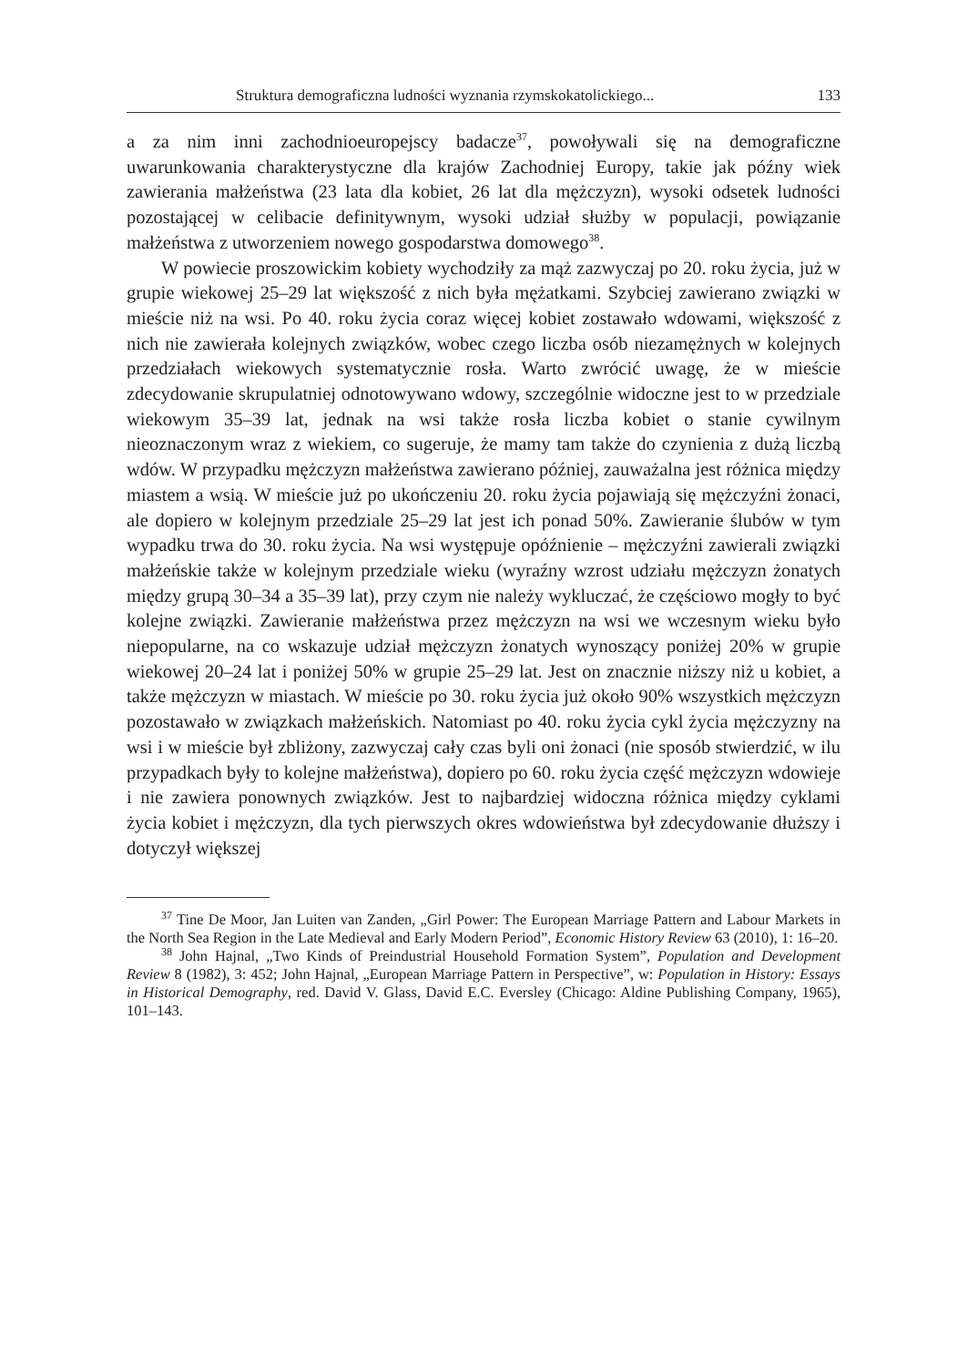Struktura demograficzna ludności wyznania rzymskokatolickiego... 133
a za nim inni zachodnioeuropejscy badacze<sup>37</sup>, powoływali się na demograficzne uwarunkowania charakterystyczne dla krajów Zachodniej Europy, takie jak późny wiek zawierania małżeństwa (23 lata dla kobiet, 26 lat dla mężczyzn), wysoki odsetek ludności pozostającej w celibacie definitywnym, wysoki udział służby w populacji, powiązanie małżeństwa z utworzeniem nowego gospodarstwa domowego<sup>38</sup>.
W powiecie proszowickim kobiety wychodziły za mąż zazwyczaj po 20. roku życia, już w grupie wiekowej 25–29 lat większość z nich była mężatkami. Szybciej zawierano związki w mieście niż na wsi. Po 40. roku życia coraz więcej kobiet zostawało wdowami, większość z nich nie zawierała kolejnych związków, wobec czego liczba osób niezamężnych w kolejnych przedziałach wiekowych systematycznie rosła. Warto zwrócić uwagę, że w mieście zdecydowanie skrupulatniej odnotowywano wdowy, szczególnie widoczne jest to w przedziale wiekowym 35–39 lat, jednak na wsi także rosła liczba kobiet o stanie cywilnym nieoznaczonym wraz z wiekiem, co sugeruje, że mamy tam także do czynienia z dużą liczbą wdów. W przypadku mężczyzn małżeństwa zawierano później, zauważalna jest różnica między miastem a wsią. W mieście już po ukończeniu 20. roku życia pojawiają się mężczyźni żonaci, ale dopiero w kolejnym przedziale 25–29 lat jest ich ponad 50%. Zawieranie ślubów w tym wypadku trwa do 30. roku życia. Na wsi występuje opóźnienie – mężczyźni zawierali związki małżeńskie także w kolejnym przedziale wieku (wyraźny wzrost udziału mężczyzn żonatych między grupą 30–34 a 35–39 lat), przy czym nie należy wykluczać, że częściowo mogły to być kolejne związki. Zawieranie małżeństwa przez mężczyzn na wsi we wczesnym wieku było niepopularne, na co wskazuje udział mężczyzn żonatych wynoszący poniżej 20% w grupie wiekowej 20–24 lat i poniżej 50% w grupie 25–29 lat. Jest on znacznie niższy niż u kobiet, a także mężczyzn w miastach. W mieście po 30. roku życia już około 90% wszystkich mężczyzn pozostawało w związkach małżeńskich. Natomiast po 40. roku życia cykl życia mężczyzny na wsi i w mieście był zbliżony, zazwyczaj cały czas byli oni żonaci (nie sposób stwierdzić, w ilu przypadkach były to kolejne małżeństwa), dopiero po 60. roku życia część mężczyzn wdowieje i nie zawiera ponownych związków. Jest to najbardziej widoczna różnica między cyklami życia kobiet i mężczyzn, dla tych pierwszych okres wdowieństwa był zdecydowanie dłuższy i dotyczył większej
<sup>37</sup> Tine De Moor, Jan Luiten van Zanden, „Girl Power: The European Marriage Pattern and Labour Markets in the North Sea Region in the Late Medieval and Early Modern Period”, Economic History Review 63 (2010), 1: 16–20.
<sup>38</sup> John Hajnal, „Two Kinds of Preindustrial Household Formation System”, Population and Development Review 8 (1982), 3: 452; John Hajnal, „European Marriage Pattern in Perspective”, w: Population in History: Essays in Historical Demography, red. David V. Glass, David E.C. Eversley (Chicago: Aldine Publishing Company, 1965), 101–143.